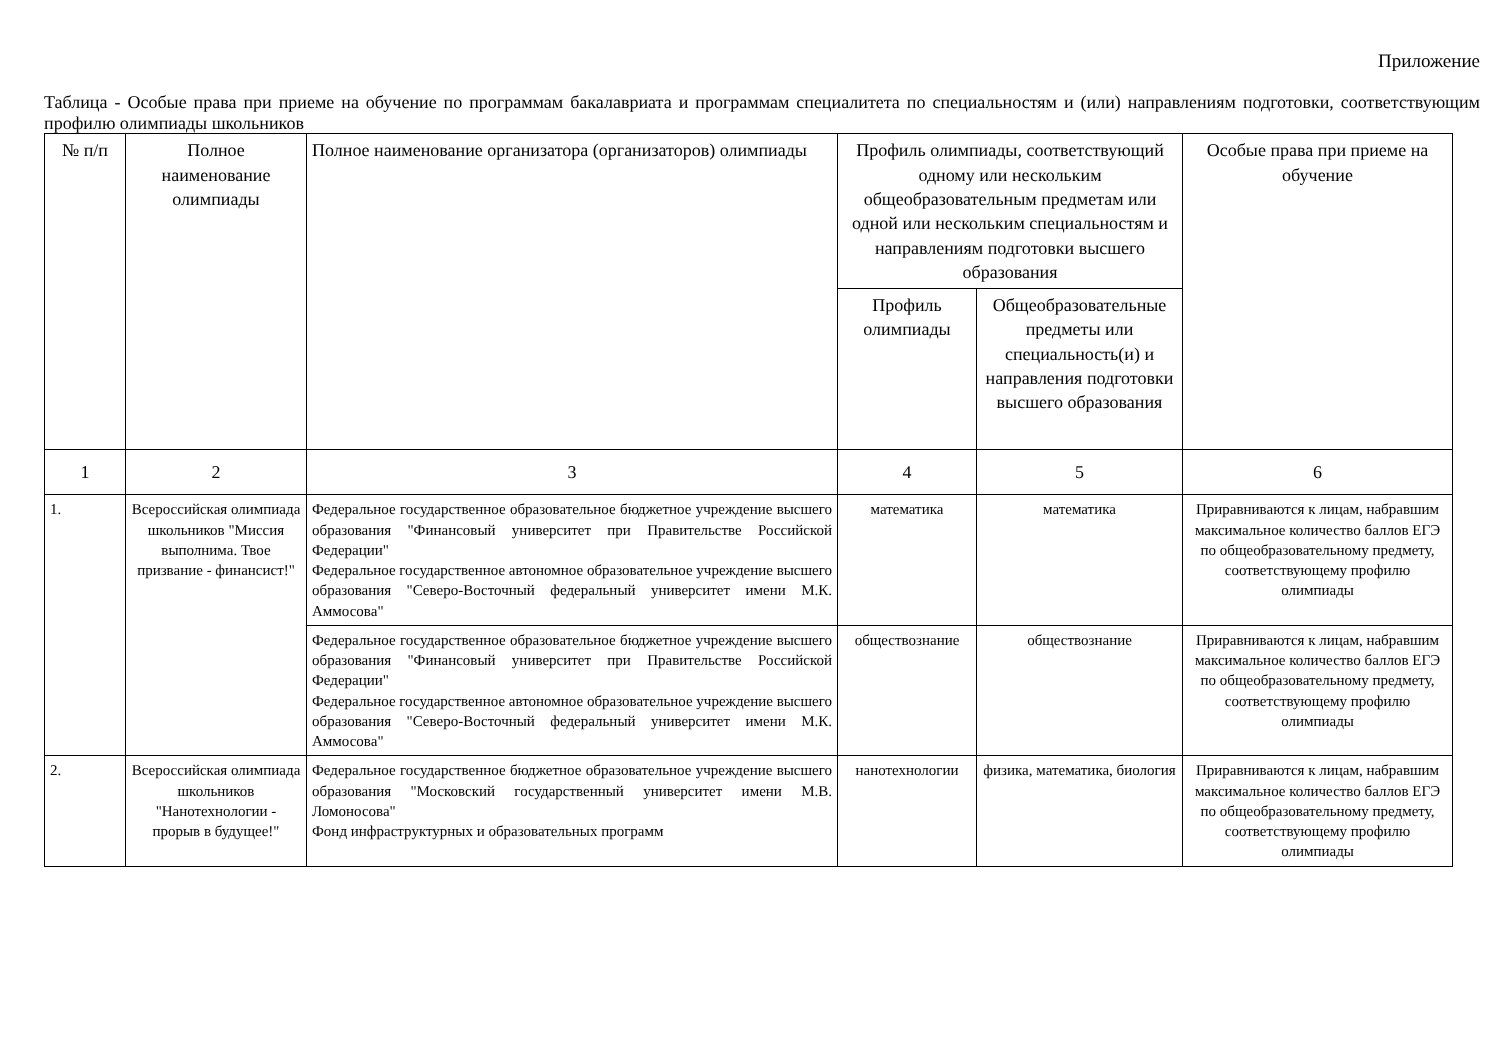Приложение
Таблица - Особые права при приеме на обучение по программам бакалавриата и программам специалитета по специальностям и (или) направлениям подготовки, соответствующим профилю олимпиады школьников
| № п/п | Полное наименование олимпиады | Полное наименование организатора (организаторов) олимпиады | Профиль олимпиады, соответствующий одному или нескольким общеобразовательным предметам или одной или нескольким специальностям и направлениям подготовки высшего образования | | Особые права при приеме на обучение |
| --- | --- | --- | --- | --- | --- |
| | | | Профиль олимпиады | Общеобразовательные предметы или специальность(и) и направления подготовки высшего образования | |
| 1 | 2 | 3 | 4 | 5 | 6 |
| 1. | Всероссийская олимпиада школьников "Миссия выполнима. Твое призвание - финансист!" | Федеральное государственное образовательное бюджетное учреждение высшего образования "Финансовый университет при Правительстве Российской Федерации" Федеральное государственное автономное образовательное учреждение высшего образования "Северо-Восточный федеральный университет имени М.К. Аммосова" | математика | математика | Приравниваются к лицам, набравшим максимальное количество баллов ЕГЭ по общеобразовательному предмету, соответствующему профилю олимпиады |
| | | Федеральное государственное образовательное бюджетное учреждение высшего образования "Финансовый университет при Правительстве Российской Федерации" Федеральное государственное автономное образовательное учреждение высшего образования "Северо-Восточный федеральный университет имени М.К. Аммосова" | обществознание | обществознание | Приравниваются к лицам, набравшим максимальное количество баллов ЕГЭ по общеобразовательному предмету, соответствующему профилю олимпиады |
| 2. | Всероссийская олимпиада школьников "Нанотехнологии - прорыв в будущее!" | Федеральное государственное бюджетное образовательное учреждение высшего образования "Московский государственный университет имени М.В. Ломоносова" Фонд инфраструктурных и образовательных программ | нанотехнологии | физика, математика, биология | Приравниваются к лицам, набравшим максимальное количество баллов ЕГЭ по общеобразовательному предмету, соответствующему профилю олимпиады |